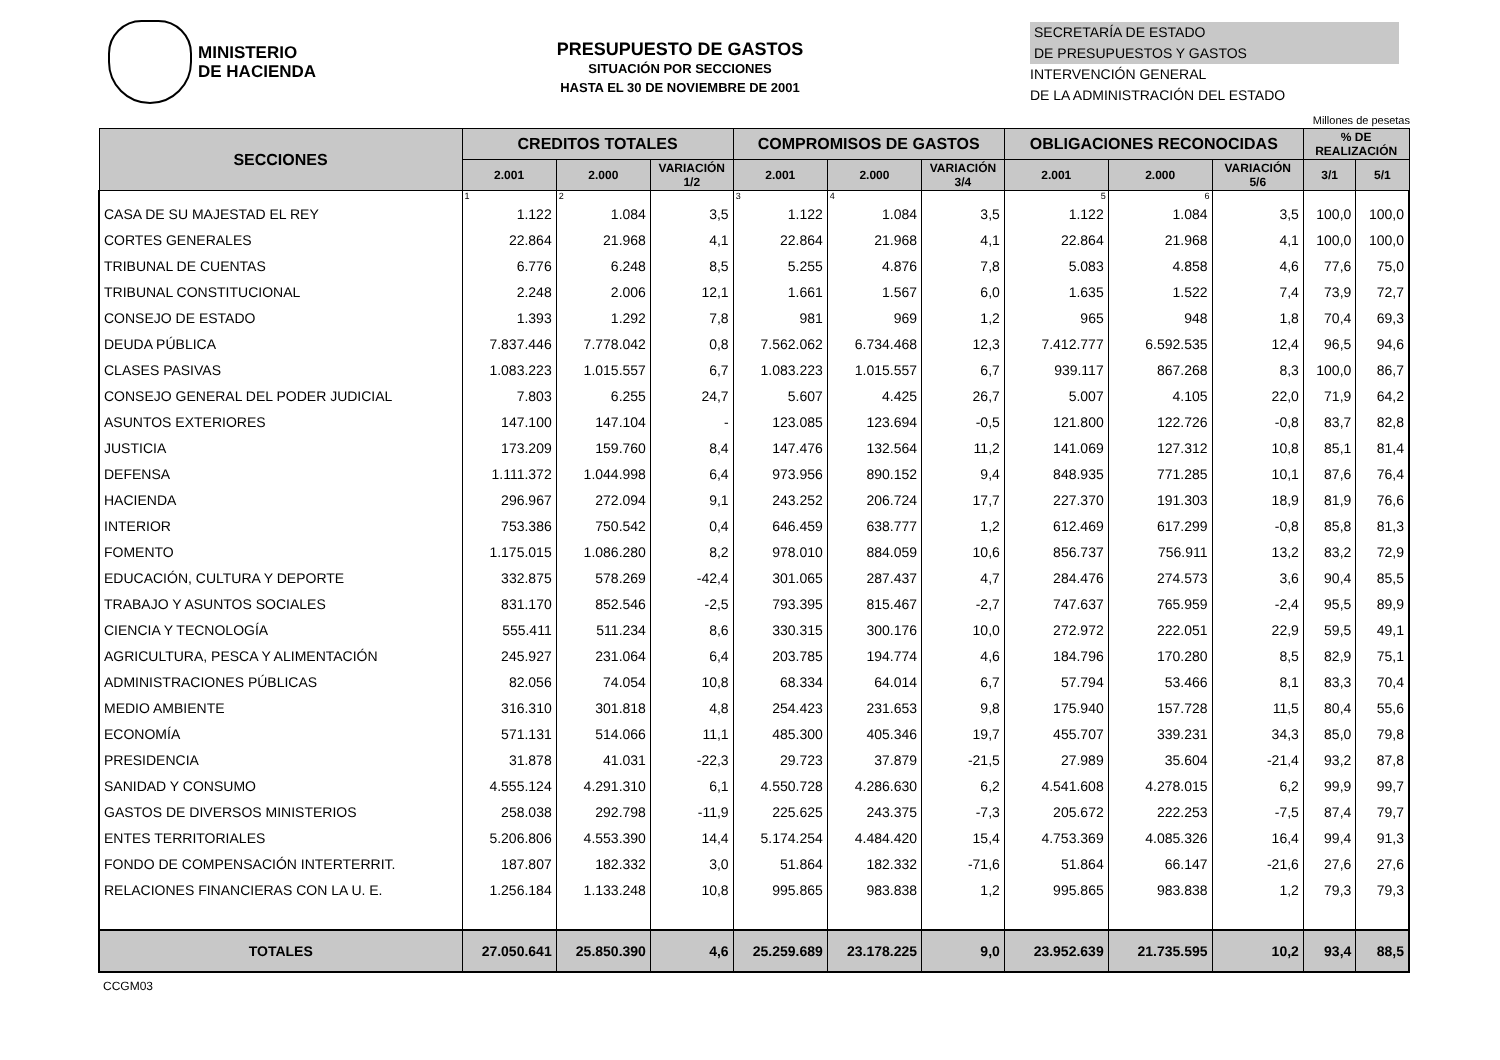MINISTERIO
DE HACIENDA
PRESUPUESTO DE GASTOS
SITUACIÓN POR SECCIONES
HASTA EL 30 DE NOVIEMBRE DE 2001
SECRETARÍA DE ESTADO
DE PRESUPUESTOS Y GASTOS
INTERVENCIÓN GENERAL
DE LA ADMINISTRACIÓN DEL ESTADO
Millones de pesetas
| SECCIONES | CREDITOS TOTALES | | | COMPROMISOS DE GASTOS | | | OBLIGACIONES RECONOCIDAS | | | % DE REALIZACIÓN | |
| --- | --- | --- | --- | --- | --- | --- | --- | --- | --- | --- | --- |
| | 2.001 | 2.000 | VARIACIÓN 1/2 | 2.001 | 2.000 | VARIACIÓN 3/4 | 2.001 | 2.000 | VARIACIÓN 5/6 | 3/1 | 5/1 |
| | 1 | 2 | | 3 | 4 | | 5 | 6 | | | |
| CASA DE SU MAJESTAD EL REY | 1.122 | 1.084 | 3,5 | 1.122 | 1.084 | 3,5 | 1.122 | 1.084 | 3,5 | 100,0 | 100,0 |
| CORTES GENERALES | 22.864 | 21.968 | 4,1 | 22.864 | 21.968 | 4,1 | 22.864 | 21.968 | 4,1 | 100,0 | 100,0 |
| TRIBUNAL DE CUENTAS | 6.776 | 6.248 | 8,5 | 5.255 | 4.876 | 7,8 | 5.083 | 4.858 | 4,6 | 77,6 | 75,0 |
| TRIBUNAL CONSTITUCIONAL | 2.248 | 2.006 | 12,1 | 1.661 | 1.567 | 6,0 | 1.635 | 1.522 | 7,4 | 73,9 | 72,7 |
| CONSEJO DE ESTADO | 1.393 | 1.292 | 7,8 | 981 | 969 | 1,2 | 965 | 948 | 1,8 | 70,4 | 69,3 |
| DEUDA PÚBLICA | 7.837.446 | 7.778.042 | 0,8 | 7.562.062 | 6.734.468 | 12,3 | 7.412.777 | 6.592.535 | 12,4 | 96,5 | 94,6 |
| CLASES PASIVAS | 1.083.223 | 1.015.557 | 6,7 | 1.083.223 | 1.015.557 | 6,7 | 939.117 | 867.268 | 8,3 | 100,0 | 86,7 |
| CONSEJO GENERAL DEL PODER JUDICIAL | 7.803 | 6.255 | 24,7 | 5.607 | 4.425 | 26,7 | 5.007 | 4.105 | 22,0 | 71,9 | 64,2 |
| ASUNTOS EXTERIORES | 147.100 | 147.104 | - | 123.085 | 123.694 | -0,5 | 121.800 | 122.726 | -0,8 | 83,7 | 82,8 |
| JUSTICIA | 173.209 | 159.760 | 8,4 | 147.476 | 132.564 | 11,2 | 141.069 | 127.312 | 10,8 | 85,1 | 81,4 |
| DEFENSA | 1.111.372 | 1.044.998 | 6,4 | 973.956 | 890.152 | 9,4 | 848.935 | 771.285 | 10,1 | 87,6 | 76,4 |
| HACIENDA | 296.967 | 272.094 | 9,1 | 243.252 | 206.724 | 17,7 | 227.370 | 191.303 | 18,9 | 81,9 | 76,6 |
| INTERIOR | 753.386 | 750.542 | 0,4 | 646.459 | 638.777 | 1,2 | 612.469 | 617.299 | -0,8 | 85,8 | 81,3 |
| FOMENTO | 1.175.015 | 1.086.280 | 8,2 | 978.010 | 884.059 | 10,6 | 856.737 | 756.911 | 13,2 | 83,2 | 72,9 |
| EDUCACIÓN, CULTURA Y DEPORTE | 332.875 | 578.269 | -42,4 | 301.065 | 287.437 | 4,7 | 284.476 | 274.573 | 3,6 | 90,4 | 85,5 |
| TRABAJO Y ASUNTOS SOCIALES | 831.170 | 852.546 | -2,5 | 793.395 | 815.467 | -2,7 | 747.637 | 765.959 | -2,4 | 95,5 | 89,9 |
| CIENCIA Y TECNOLOGÍA | 555.411 | 511.234 | 8,6 | 330.315 | 300.176 | 10,0 | 272.972 | 222.051 | 22,9 | 59,5 | 49,1 |
| AGRICULTURA, PESCA Y ALIMENTACIÓN | 245.927 | 231.064 | 6,4 | 203.785 | 194.774 | 4,6 | 184.796 | 170.280 | 8,5 | 82,9 | 75,1 |
| ADMINISTRACIONES PÚBLICAS | 82.056 | 74.054 | 10,8 | 68.334 | 64.014 | 6,7 | 57.794 | 53.466 | 8,1 | 83,3 | 70,4 |
| MEDIO AMBIENTE | 316.310 | 301.818 | 4,8 | 254.423 | 231.653 | 9,8 | 175.940 | 157.728 | 11,5 | 80,4 | 55,6 |
| ECONOMÍA | 571.131 | 514.066 | 11,1 | 485.300 | 405.346 | 19,7 | 455.707 | 339.231 | 34,3 | 85,0 | 79,8 |
| PRESIDENCIA | 31.878 | 41.031 | -22,3 | 29.723 | 37.879 | -21,5 | 27.989 | 35.604 | -21,4 | 93,2 | 87,8 |
| SANIDAD Y CONSUMO | 4.555.124 | 4.291.310 | 6,1 | 4.550.728 | 4.286.630 | 6,2 | 4.541.608 | 4.278.015 | 6,2 | 99,9 | 99,7 |
| GASTOS DE DIVERSOS MINISTERIOS | 258.038 | 292.798 | -11,9 | 225.625 | 243.375 | -7,3 | 205.672 | 222.253 | -7,5 | 87,4 | 79,7 |
| ENTES TERRITORIALES | 5.206.806 | 4.553.390 | 14,4 | 5.174.254 | 4.484.420 | 15,4 | 4.753.369 | 4.085.326 | 16,4 | 99,4 | 91,3 |
| FONDO DE COMPENSACIÓN INTERTERRIT. | 187.807 | 182.332 | 3,0 | 51.864 | 182.332 | -71,6 | 51.864 | 66.147 | -21,6 | 27,6 | 27,6 |
| RELACIONES FINANCIERAS CON LA U. E. | 1.256.184 | 1.133.248 | 10,8 | 995.865 | 983.838 | 1,2 | 995.865 | 983.838 | 1,2 | 79,3 | 79,3 |
| TOTALES | 27.050.641 | 25.850.390 | 4,6 | 25.259.689 | 23.178.225 | 9,0 | 23.952.639 | 21.735.595 | 10,2 | 93,4 | 88,5 |
CCGM03